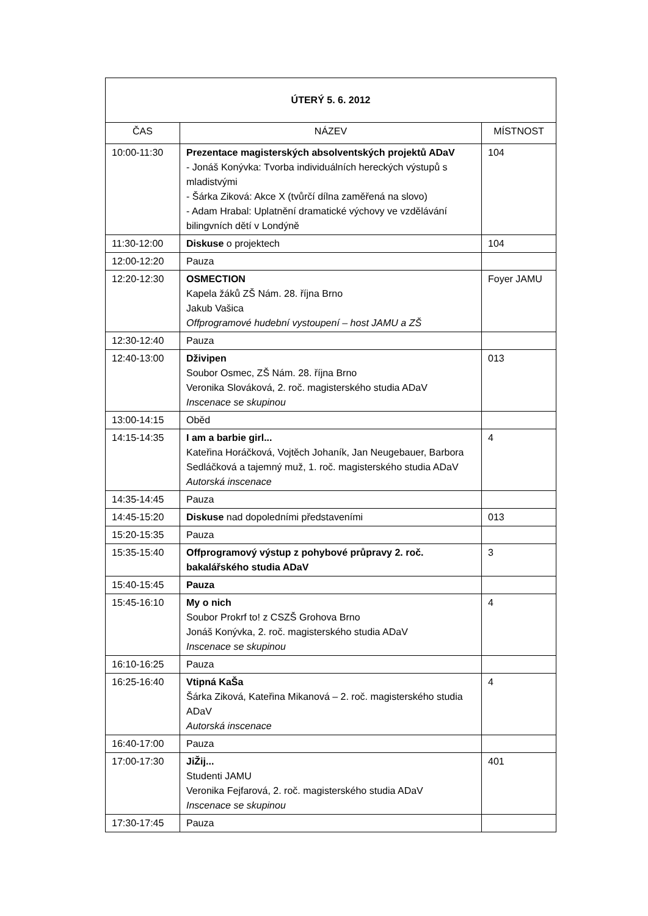| ÚTERÝ 5. 6. 2012 | | |
| ČAS | NÁZEV | MÍSTNOST |
| 10:00-11:30 | Prezentace magisterských absolventských projektů ADaV - Jonáš Konývka: Tvorba individuálních hereckých výstupů s mladistvými - Šárka Ziková: Akce X (tvůrčí dílna zaměřená na slovo) - Adam Hrabal: Uplatnění dramatické výchovy ve vzdělávání bilingvních dětí v Londýně | 104 |
| 11:30-12:00 | Diskuse o projektech | 104 |
| 12:00-12:20 | Pauza | |
| 12:20-12:30 | OSMECTION Kapela žáků ZŠ Nám. 28. října Brno Jakub Vašica Offprogramové hudební vystoupení – host JAMU a ZŠ | Foyer JAMU |
| 12:30-12:40 | Pauza | |
| 12:40-13:00 | Dživipen Soubor Osmec, ZŠ Nám. 28. října Brno Veronika Slováková, 2. roč. magisterského studia ADaV Inscenace se skupinou | 013 |
| 13:00-14:15 | Oběd | |
| 14:15-14:35 | I am a barbie girl... Kateřina Horáčková, Vojtěch Johaník, Jan Neugebauer, Barbora Sedláčková a tajemný muž, 1. roč. magisterského studia ADaV Autorská inscenace | 4 |
| 14:35-14:45 | Pauza | |
| 14:45-15:20 | Diskuse nad dopoledními představeními | 013 |
| 15:20-15:35 | Pauza | |
| 15:35-15:40 | Offprogramový výstup z pohybové průpravy 2. roč. bakalářského studia ADaV | 3 |
| 15:40-15:45 | Pauza | |
| 15:45-16:10 | My o nich Soubor Prokrf to! z CSZŠ Grohova Brno Jonáš Konývka, 2. roč. magisterského studia ADaV Inscenace se skupinou | 4 |
| 16:10-16:25 | Pauza | |
| 16:25-16:40 | Vtipná KaŠa Šárka Ziková, Kateřina Mikanová – 2. roč. magisterského studia ADaV Autorská inscenace | 4 |
| 16:40-17:00 | Pauza | |
| 17:00-17:30 | JiŽij... Studenti JAMU Veronika Fejfarová, 2. roč. magisterského studia ADaV Inscenace se skupinou | 401 |
| 17:30-17:45 | Pauza | |